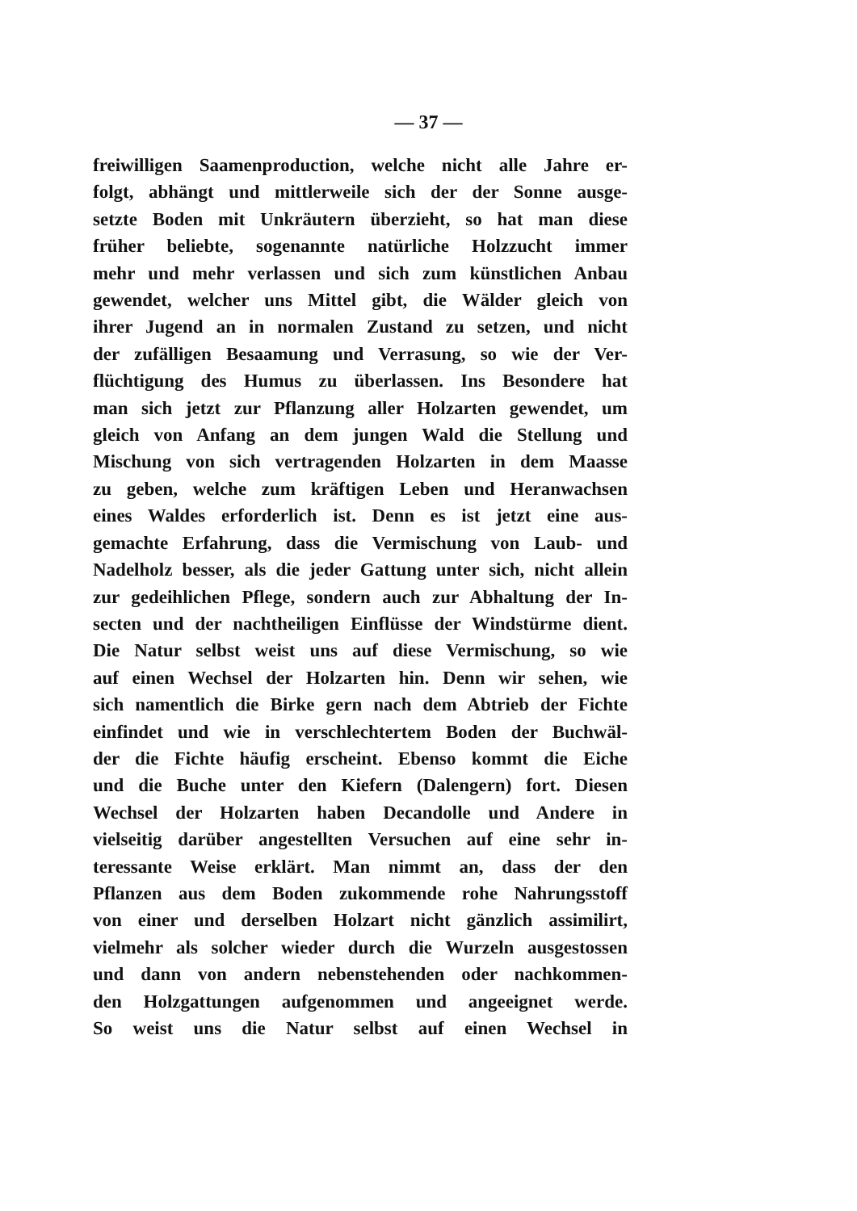— 37 —
freiwilligen Saamenproduction, welche nicht alle Jahre er-
folgt, abhängt und mittlerweile sich der der Sonne ausge-
setzte Boden mit Unkräutern überzieht, so hat man diese
früher beliebte, sogenannte natürliche Holzzucht immer
mehr und mehr verlassen und sich zum künstlichen Anbau
gewendet, welcher uns Mittel gibt, die Wälder gleich von
ihrer Jugend an in normalen Zustand zu setzen, und nicht
der zufälligen Besaamung und Verrasung, so wie der Ver-
flüchtigung des Humus zu überlassen. Ins Besondere hat
man sich jetzt zur Pflanzung aller Holzarten gewendet, um
gleich von Anfang an dem jungen Wald die Stellung und
Mischung von sich vertragenden Holzarten in dem Maasse
zu geben, welche zum kräftigen Leben und Heranwachsen
eines Waldes erforderlich ist. Denn es ist jetzt eine aus-
gemachte Erfahrung, dass die Vermischung von Laub- und
Nadelholz besser, als die jeder Gattung unter sich, nicht allein
zur gedeihlichen Pflege, sondern auch zur Abhaltung der In-
secten und der nachtheiligen Einflüsse der Windstürme dient.
Die Natur selbst weist uns auf diese Vermischung, so wie
auf einen Wechsel der Holzarten hin. Denn wir sehen, wie
sich namentlich die Birke gern nach dem Abtrieb der Fichte
einfindet und wie in verschlechtertem Boden der Buchwäl-
der die Fichte häufig erscheint. Ebenso kommt die Eiche
und die Buche unter den Kiefern (Dalengern) fort. Diesen
Wechsel der Holzarten haben Decandolle und Andere in
vielseitig darüber angestellten Versuchen auf eine sehr in-
teressante Weise erklärt. Man nimmt an, dass der den
Pflanzen aus dem Boden zukommende rohe Nahrungsstoff
von einer und derselben Holzart nicht gänzlich assimilirt,
vielmehr als solcher wieder durch die Wurzeln ausgestossen
und dann von andern nebenstehenden oder nachkommen-
den Holzgattungen aufgenommen und angeeignet werde.
So weist uns die Natur selbst auf einen Wechsel in